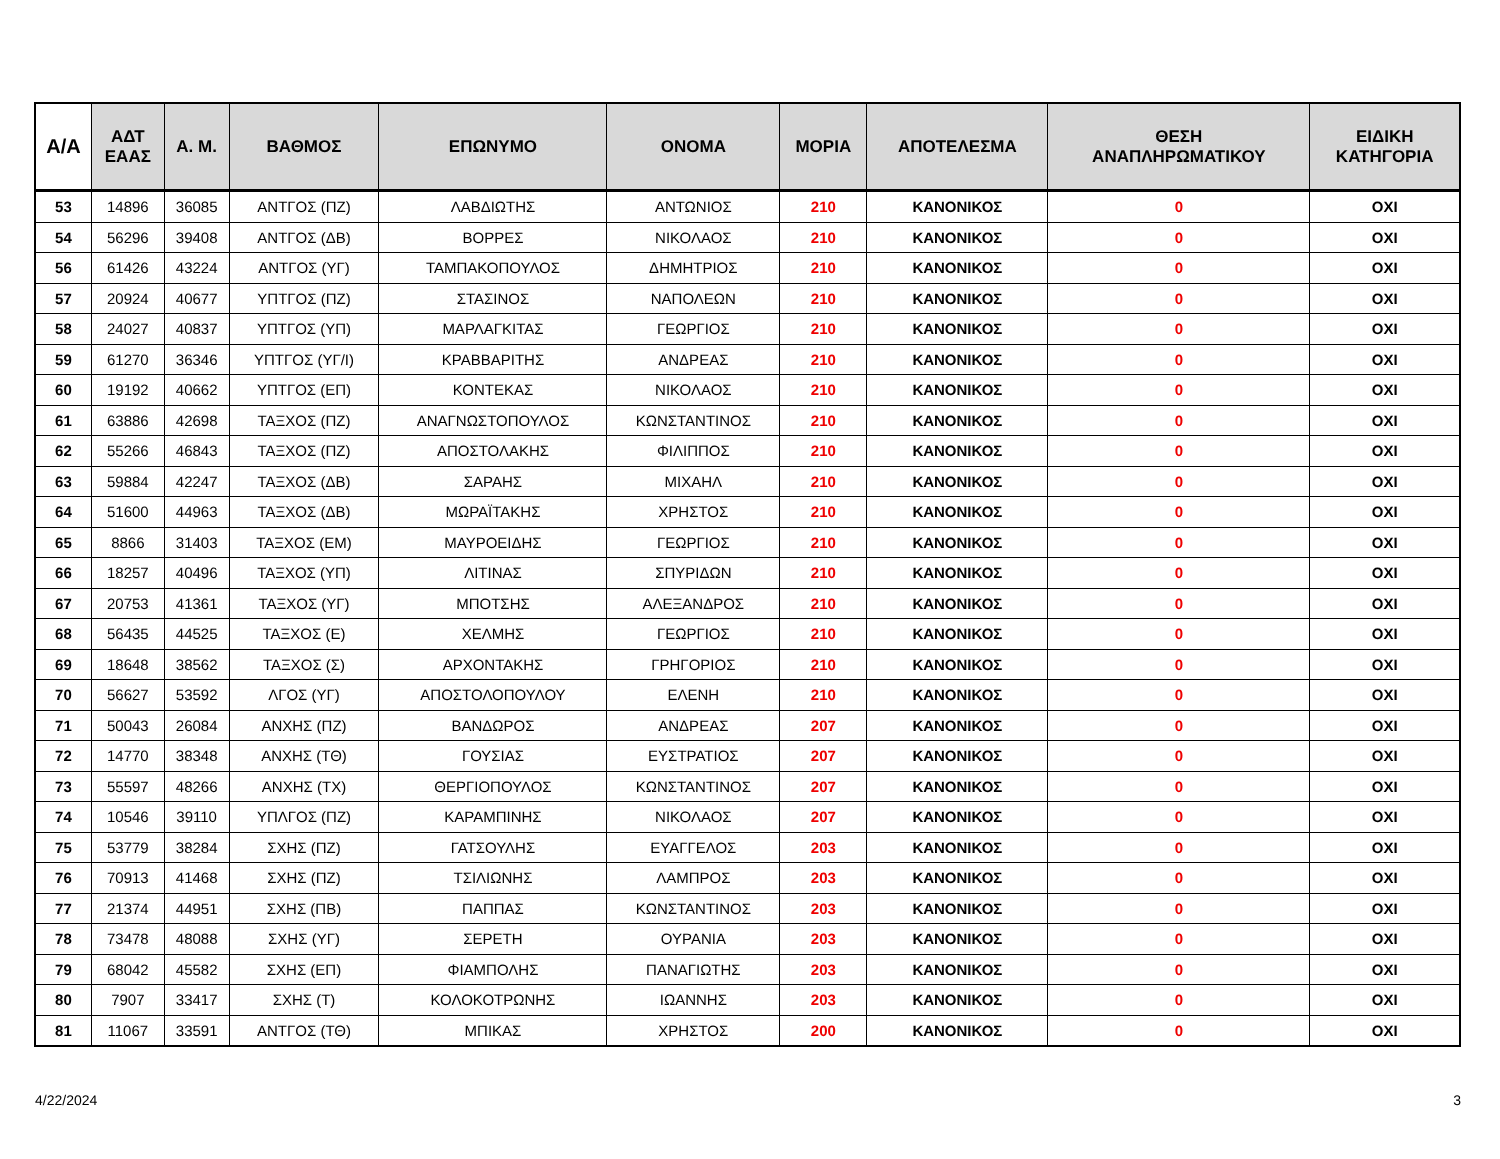| Α/Α | ΑΔΤ ΕΑΑΣ | Α. Μ. | ΒΑΘΜΟΣ | ΕΠΩΝΥΜΟ | ΟΝΟΜΑ | ΜΟΡΙΑ | ΑΠΟΤΕΛΕΣΜΑ | ΘΕΣΗ ΑΝΑΠΛΗΡΩΜΑΤΙΚΟΥ | ΕΙΔΙΚΗ ΚΑΤΗΓΟΡΙΑ |
| --- | --- | --- | --- | --- | --- | --- | --- | --- | --- |
| 53 | 14896 | 36085 | ΑΝΤΓΟΣ (ΠΖ) | ΛΑΒΔΙΩΤΗΣ | ΑΝΤΩΝΙΟΣ | 210 | ΚΑΝΟΝΙΚΟΣ | 0 | ΟΧΙ |
| 54 | 56296 | 39408 | ΑΝΤΓΟΣ (ΔΒ) | ΒΟΡΡΕΣ | ΝΙΚΟΛΑΟΣ | 210 | ΚΑΝΟΝΙΚΟΣ | 0 | ΟΧΙ |
| 56 | 61426 | 43224 | ΑΝΤΓΟΣ (ΥΓ) | ΤΑΜΠΑΚΟΠΟΥΛΟΣ | ΔΗΜΗΤΡΙΟΣ | 210 | ΚΑΝΟΝΙΚΟΣ | 0 | ΟΧΙ |
| 57 | 20924 | 40677 | ΥΠΤΓΟΣ (ΠΖ) | ΣΤΑΣΙΝΟΣ | ΝΑΠΟΛΕΩΝ | 210 | ΚΑΝΟΝΙΚΟΣ | 0 | ΟΧΙ |
| 58 | 24027 | 40837 | ΥΠΤΓΟΣ (ΥΠ) | ΜΑΡΛΑΓΚΙΤΑΣ | ΓΕΩΡΓΙΟΣ | 210 | ΚΑΝΟΝΙΚΟΣ | 0 | ΟΧΙ |
| 59 | 61270 | 36346 | ΥΠΤΓΟΣ (ΥΓ/Ι) | ΚΡΑΒΒΑΡΙΤΗΣ | ΑΝΔΡΕΑΣ | 210 | ΚΑΝΟΝΙΚΟΣ | 0 | ΟΧΙ |
| 60 | 19192 | 40662 | ΥΠΤΓΟΣ (ΕΠ) | ΚΟΝΤΕΚΑΣ | ΝΙΚΟΛΑΟΣ | 210 | ΚΑΝΟΝΙΚΟΣ | 0 | ΟΧΙ |
| 61 | 63886 | 42698 | ΤΑΞΧΟΣ (ΠΖ) | ΑΝΑΓΝΩΣΤΟΠΟΥΛΟΣ | ΚΩΝΣΤΑΝΤΙΝΟΣ | 210 | ΚΑΝΟΝΙΚΟΣ | 0 | ΟΧΙ |
| 62 | 55266 | 46843 | ΤΑΞΧΟΣ (ΠΖ) | ΑΠΟΣΤΟΛΑΚΗΣ | ΦΙΛΙΠΠΟΣ | 210 | ΚΑΝΟΝΙΚΟΣ | 0 | ΟΧΙ |
| 63 | 59884 | 42247 | ΤΑΞΧΟΣ (ΔΒ) | ΣΑΡΑΗΣ | ΜΙΧΑΗΛ | 210 | ΚΑΝΟΝΙΚΟΣ | 0 | ΟΧΙ |
| 64 | 51600 | 44963 | ΤΑΞΧΟΣ (ΔΒ) | ΜΩΡΑΪΤΑΚΗΣ | ΧΡΗΣΤΟΣ | 210 | ΚΑΝΟΝΙΚΟΣ | 0 | ΟΧΙ |
| 65 | 8866 | 31403 | ΤΑΞΧΟΣ (ΕΜ) | ΜΑΥΡΟΕΙΔΗΣ | ΓΕΩΡΓΙΟΣ | 210 | ΚΑΝΟΝΙΚΟΣ | 0 | ΟΧΙ |
| 66 | 18257 | 40496 | ΤΑΞΧΟΣ (ΥΠ) | ΛΙΤΙΝΑΣ | ΣΠΥΡΙΔΩΝ | 210 | ΚΑΝΟΝΙΚΟΣ | 0 | ΟΧΙ |
| 67 | 20753 | 41361 | ΤΑΞΧΟΣ (ΥΓ) | ΜΠΟΤΣΗΣ | ΑΛΕΞΑΝΔΡΟΣ | 210 | ΚΑΝΟΝΙΚΟΣ | 0 | ΟΧΙ |
| 68 | 56435 | 44525 | ΤΑΞΧΟΣ (Ε) | ΧΕΛΜΗΣ | ΓΕΩΡΓΙΟΣ | 210 | ΚΑΝΟΝΙΚΟΣ | 0 | ΟΧΙ |
| 69 | 18648 | 38562 | ΤΑΞΧΟΣ (Σ) | ΑΡΧΟΝΤΑΚΗΣ | ΓΡΗΓΟΡΙΟΣ | 210 | ΚΑΝΟΝΙΚΟΣ | 0 | ΟΧΙ |
| 70 | 56627 | 53592 | ΛΓΟΣ (ΥΓ) | ΑΠΟΣΤΟΛΟΠΟΥΛΟΥ | ΕΛΕΝΗ | 210 | ΚΑΝΟΝΙΚΟΣ | 0 | ΟΧΙ |
| 71 | 50043 | 26084 | ΑΝΧΗΣ (ΠΖ) | ΒΑΝΔΩΡΟΣ | ΑΝΔΡΕΑΣ | 207 | ΚΑΝΟΝΙΚΟΣ | 0 | ΟΧΙ |
| 72 | 14770 | 38348 | ΑΝΧΗΣ (ΤΘ) | ΓΟΥΣΙΑΣ | ΕΥΣΤΡΑΤΙΟΣ | 207 | ΚΑΝΟΝΙΚΟΣ | 0 | ΟΧΙ |
| 73 | 55597 | 48266 | ΑΝΧΗΣ (ΤΧ) | ΘΕΡΓΙΟΠΟΥΛΟΣ | ΚΩΝΣΤΑΝΤΙΝΟΣ | 207 | ΚΑΝΟΝΙΚΟΣ | 0 | ΟΧΙ |
| 74 | 10546 | 39110 | ΥΠΛΓΟΣ (ΠΖ) | ΚΑΡΑΜΠΙΝΗΣ | ΝΙΚΟΛΑΟΣ | 207 | ΚΑΝΟΝΙΚΟΣ | 0 | ΟΧΙ |
| 75 | 53779 | 38284 | ΣΧΗΣ (ΠΖ) | ΓΑΤΣΟΥΛΗΣ | ΕΥΑΓΓΕΛΟΣ | 203 | ΚΑΝΟΝΙΚΟΣ | 0 | ΟΧΙ |
| 76 | 70913 | 41468 | ΣΧΗΣ (ΠΖ) | ΤΣΙΛΙΩΝΗΣ | ΛΑΜΠΡΟΣ | 203 | ΚΑΝΟΝΙΚΟΣ | 0 | ΟΧΙ |
| 77 | 21374 | 44951 | ΣΧΗΣ (ΠΒ) | ΠΑΠΠΑΣ | ΚΩΝΣΤΑΝΤΙΝΟΣ | 203 | ΚΑΝΟΝΙΚΟΣ | 0 | ΟΧΙ |
| 78 | 73478 | 48088 | ΣΧΗΣ (ΥΓ) | ΣΕΡΕΤΗ | ΟΥΡΑΝΙΑ | 203 | ΚΑΝΟΝΙΚΟΣ | 0 | ΟΧΙ |
| 79 | 68042 | 45582 | ΣΧΗΣ (ΕΠ) | ΦΙΑΜΠΟΛΗΣ | ΠΑΝΑΓΙΩΤΗΣ | 203 | ΚΑΝΟΝΙΚΟΣ | 0 | ΟΧΙ |
| 80 | 7907 | 33417 | ΣΧΗΣ (Τ) | ΚΟΛΟΚΟΤΡΩΝΗΣ | ΙΩΑΝΝΗΣ | 203 | ΚΑΝΟΝΙΚΟΣ | 0 | ΟΧΙ |
| 81 | 11067 | 33591 | ΑΝΤΓΟΣ (ΤΘ) | ΜΠΙΚΑΣ | ΧΡΗΣΤΟΣ | 200 | ΚΑΝΟΝΙΚΟΣ | 0 | ΟΧΙ |
4/22/2024 3